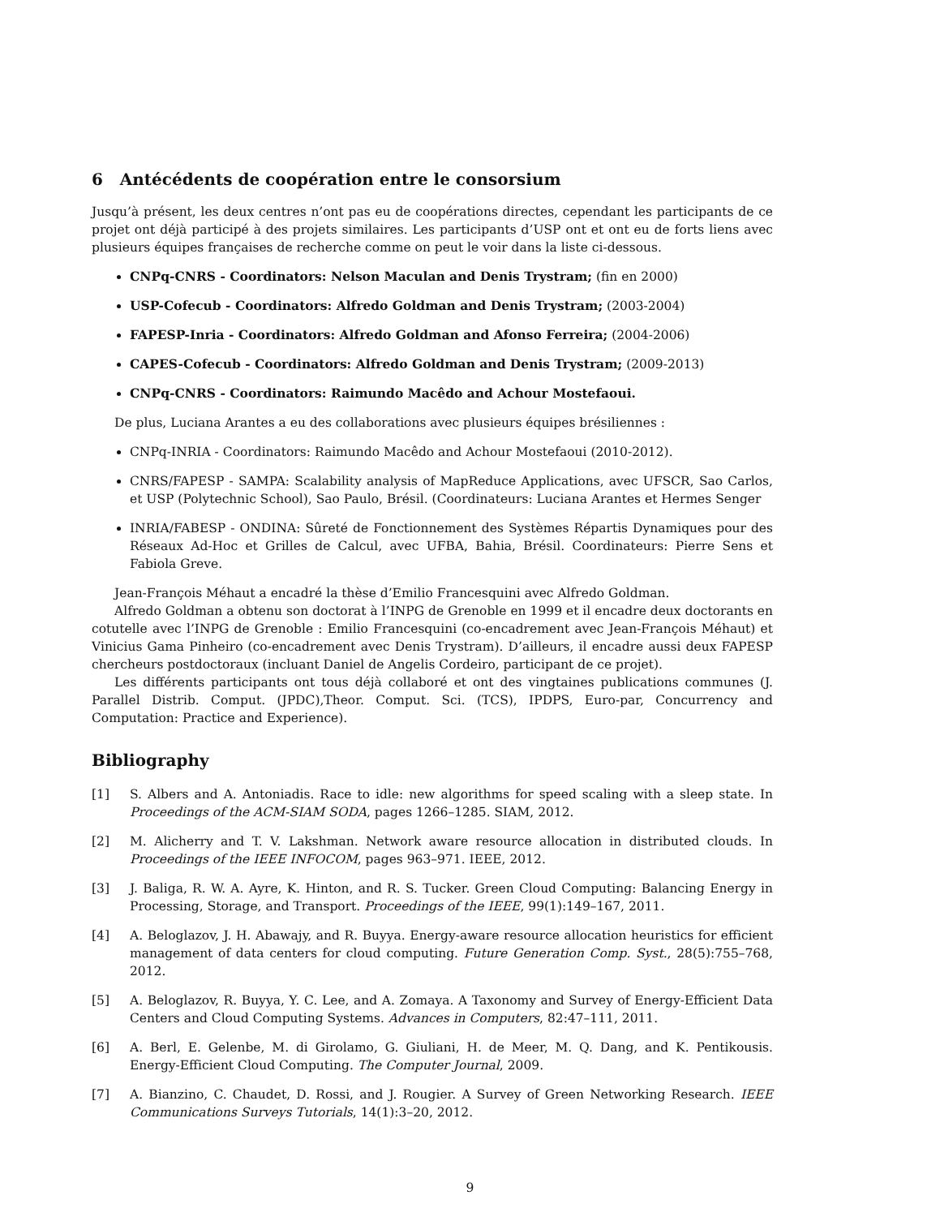6 Antécédents de coopération entre le consorsium
Jusqu’à présent, les deux centres n’ont pas eu de coopérations directes, cependant les participants de ce projet ont déjà participé à des projets similaires. Les participants d’USP ont et ont eu de forts liens avec plusieurs équipes françaises de recherche comme on peut le voir dans la liste ci-dessous.
CNPq-CNRS - Coordinators: Nelson Maculan and Denis Trystram; (fin en 2000)
USP-Cofecub - Coordinators: Alfredo Goldman and Denis Trystram; (2003-2004)
FAPESP-Inria - Coordinators: Alfredo Goldman and Afonso Ferreira; (2004-2006)
CAPES-Cofecub - Coordinators: Alfredo Goldman and Denis Trystram; (2009-2013)
CNPq-CNRS - Coordinators: Raimundo Macêdo and Achour Mostefaoui.
De plus, Luciana Arantes a eu des collaborations avec plusieurs équipes brésiliennes :
CNPq-INRIA - Coordinators: Raimundo Macêdo and Achour Mostefaoui (2010-2012).
CNRS/FAPESP - SAMPA: Scalability analysis of MapReduce Applications, avec UFSCR, Sao Carlos, et USP (Polytechnic School), Sao Paulo, Brésil. (Coordinateurs: Luciana Arantes et Hermes Senger
INRIA/FABESP - ONDINA: Sûreté de Fonctionnement des Systèmes Répartis Dynamiques pour des Réseaux Ad-Hoc et Grilles de Calcul, avec UFBA, Bahia, Brésil. Coordinateurs: Pierre Sens et Fabiola Greve.
Jean-François Méhaut a encadré la thèse d’Emilio Francesquini avec Alfredo Goldman.
Alfredo Goldman a obtenu son doctorat à l’INPG de Grenoble en 1999 et il encadre deux doctorants en cotutelle avec l’INPG de Grenoble : Emilio Francesquini (co-encadrement avec Jean-François Méhaut) et Vinicius Gama Pinheiro (co-encadrement avec Denis Trystram). D’ailleurs, il encadre aussi deux FAPESP chercheurs postdoctoraux (incluant Daniel de Angelis Cordeiro, participant de ce projet).
Les différents participants ont tous déjà collaboré et ont des vingtaines publications communes (J. Parallel Distrib. Comput. (JPDC),Theor. Comput. Sci. (TCS), IPDPS, Euro-par, Concurrency and Computation: Practice and Experience).
Bibliography
[1] S. Albers and A. Antoniadis. Race to idle: new algorithms for speed scaling with a sleep state. In Proceedings of the ACM-SIAM SODA, pages 1266–1285. SIAM, 2012.
[2] M. Alicherry and T. V. Lakshman. Network aware resource allocation in distributed clouds. In Proceedings of the IEEE INFOCOM, pages 963–971. IEEE, 2012.
[3] J. Baliga, R. W. A. Ayre, K. Hinton, and R. S. Tucker. Green Cloud Computing: Balancing Energy in Processing, Storage, and Transport. Proceedings of the IEEE, 99(1):149–167, 2011.
[4] A. Beloglazov, J. H. Abawajy, and R. Buyya. Energy-aware resource allocation heuristics for efficient management of data centers for cloud computing. Future Generation Comp. Syst., 28(5):755–768, 2012.
[5] A. Beloglazov, R. Buyya, Y. C. Lee, and A. Zomaya. A Taxonomy and Survey of Energy-Efficient Data Centers and Cloud Computing Systems. Advances in Computers, 82:47–111, 2011.
[6] A. Berl, E. Gelenbe, M. di Girolamo, G. Giuliani, H. de Meer, M. Q. Dang, and K. Pentikousis. Energy-Efficient Cloud Computing. The Computer Journal, 2009.
[7] A. Bianzino, C. Chaudet, D. Rossi, and J. Rougier. A Survey of Green Networking Research. IEEE Communications Surveys Tutorials, 14(1):3–20, 2012.
9